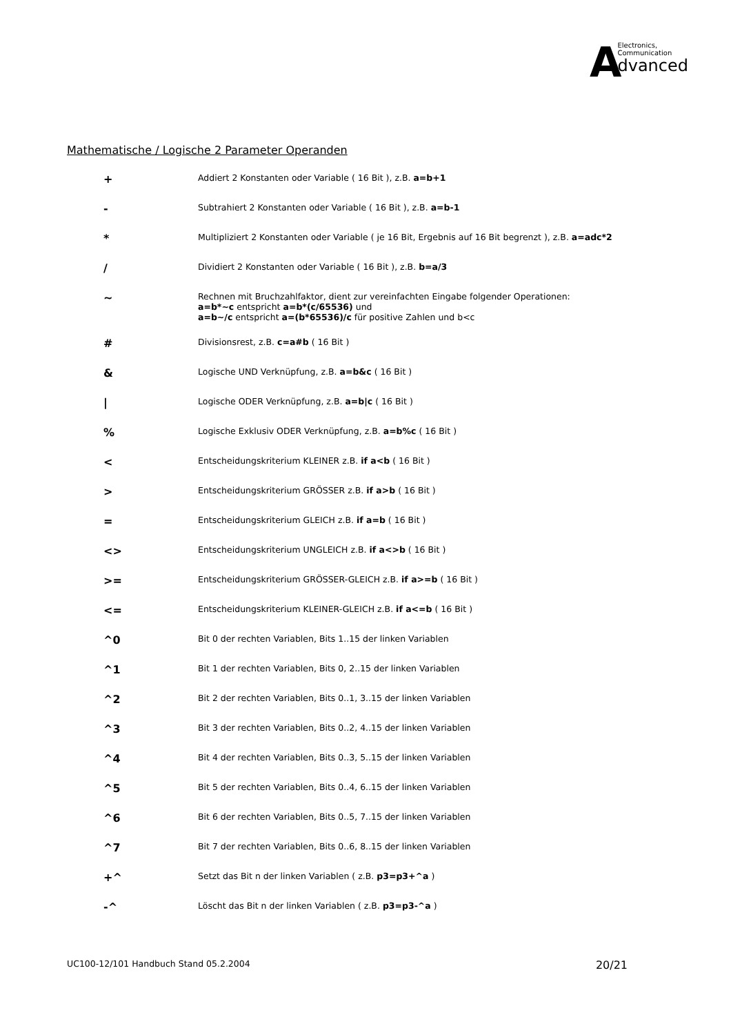AElectronics,
Communication
dvanced
Mathematische / Logische 2 Parameter Operanden
| + | Addiert 2 Konstanten oder Variable ( 16 Bit ), z.B. a=b+1 |
| - | Subtrahiert 2 Konstanten oder Variable ( 16 Bit ), z.B. a=b-1 |
| * | Multipliziert 2 Konstanten oder Variable ( je 16 Bit, Ergebnis auf 16 Bit begrenzt ), z.B. a=adc*2 |
| / | Dividiert 2 Konstanten oder Variable ( 16 Bit ), z.B. b=a/3 |
| ~ | Rechnen mit Bruchzahlfaktor, dient zur vereinfachten Eingabe folgender Operationen: a=b*~c entspricht a=b*(c/65536) und a=b~/c entspricht a=(b*65536)/c für positive Zahlen und b<c |
| # | Divisionsrest, z.B. c=a#b ( 16 Bit ) |
| & | Logische UND Verknüpfung, z.B. a=b&c ( 16 Bit ) |
| / | Logische ODER Verknüpfung, z.B. a=b/c ( 16 Bit ) |
| % | Logische Exklusiv ODER Verknüpfung, z.B. a=b%c ( 16 Bit ) |
| < | Entscheidungskriterium KLEINER z.B. if a<b ( 16 Bit ) |
| > | Entscheidungskriterium GRÖSSER z.B. if a>b ( 16 Bit ) |
| = | Entscheidungskriterium GLEICH z.B. if a=b ( 16 Bit ) |
| <> | Entscheidungskriterium UNGLEICH z.B. if a<>b ( 16 Bit ) |
| >= | Entscheidungskriterium GRÖSSER-GLEICH z.B. if a>=b ( 16 Bit ) |
| <= | Entscheidungskriterium KLEINER-GLEICH z.B. if a<=b ( 16 Bit ) |
| ^0 | Bit 0 der rechten Variablen, Bits 1..15 der linken Variablen |
| ^1 | Bit 1 der rechten Variablen, Bits 0, 2..15 der linken Variablen |
| ^2 | Bit 2 der rechten Variablen, Bits 0..1, 3..15 der linken Variablen |
| ^3 | Bit 3 der rechten Variablen, Bits 0..2, 4..15 der linken Variablen |
| ^4 | Bit 4 der rechten Variablen, Bits 0..3, 5..15 der linken Variablen |
| ^5 | Bit 5 der rechten Variablen, Bits 0..4, 6..15 der linken Variablen |
| ^6 | Bit 6 der rechten Variablen, Bits 0..5, 7..15 der linken Variablen |
| ^7 | Bit 7 der rechten Variablen, Bits 0..6, 8..15 der linken Variablen |
| +^ | Setzt das Bit n der linken Variablen ( z.B. p3=p3+^a ) |
| -^ | Löscht das Bit n der linken Variablen ( z.B. p3=p3-^a ) |
UC100-12/101 Handbuch Stand 05.2.2004 20/21